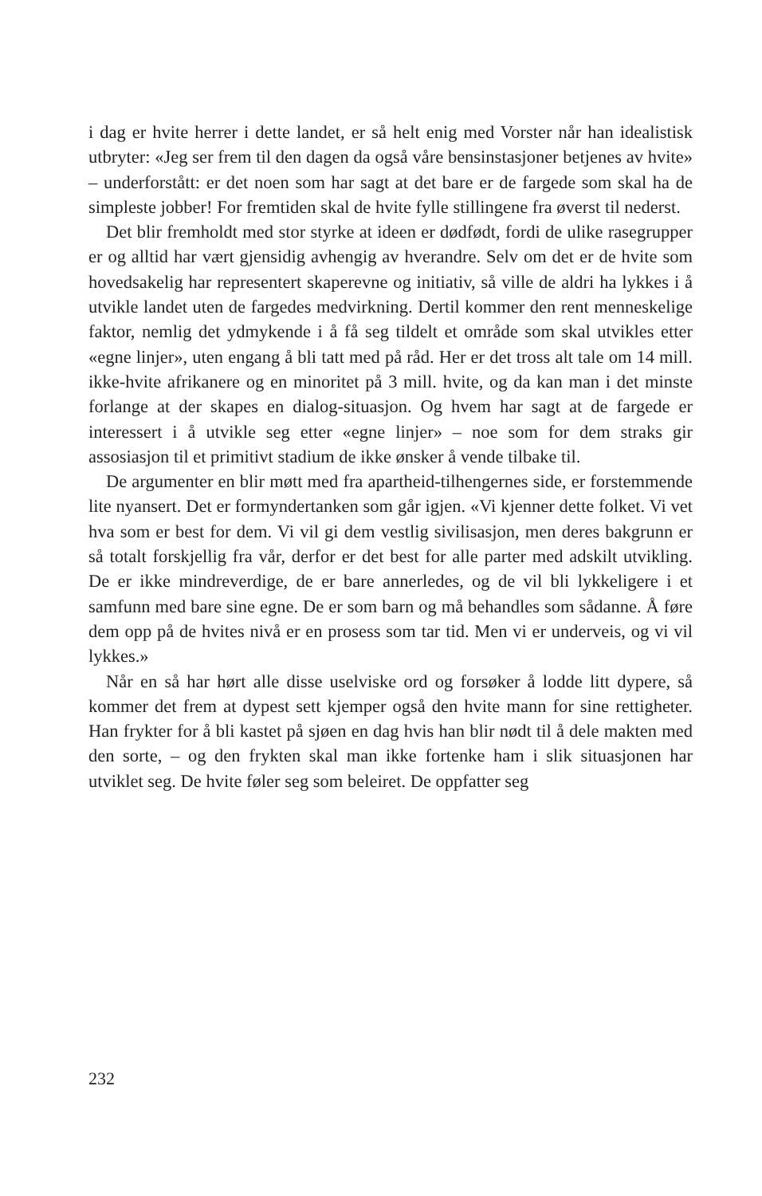i dag er hvite herrer i dette landet, er så helt enig med Vorster når han idealistisk utbryter: «Jeg ser frem til den dagen da også våre bensinstasjoner betjenes av hvite» – underforstått: er det noen som har sagt at det bare er de fargede som skal ha de simpleste jobber! For fremtiden skal de hvite fylle stillingene fra øverst til nederst.
Det blir fremholdt med stor styrke at ideen er dødfødt, fordi de ulike rasegrupper er og alltid har vært gjensidig avhengig av hverandre. Selv om det er de hvite som hovedsakelig har representert skaperevne og initiativ, så ville de aldri ha lykkes i å utvikle landet uten de fargedes medvirkning. Dertil kommer den rent menneskelige faktor, nemlig det ydmykende i å få seg tildelt et område som skal utvikles etter «egne linjer», uten engang å bli tatt med på råd. Her er det tross alt tale om 14 mill. ikke-hvite afrikanere og en minoritet på 3 mill. hvite, og da kan man i det minste forlange at der skapes en dialog-situasjon. Og hvem har sagt at de fargede er interessert i å utvikle seg etter «egne linjer» – noe som for dem straks gir assosiasjon til et primitivt stadium de ikke ønsker å vende tilbake til.
De argumenter en blir møtt med fra apartheid-tilhengernes side, er forstemmende lite nyansert. Det er formyndertanken som går igjen. «Vi kjenner dette folket. Vi vet hva som er best for dem. Vi vil gi dem vestlig sivilisasjon, men deres bakgrunn er så totalt forskjellig fra vår, derfor er det best for alle parter med adskilt utvikling. De er ikke mindreverdige, de er bare annerledes, og de vil bli lykkeligere i et samfunn med bare sine egne. De er som barn og må behandles som sådanne. Å føre dem opp på de hvites nivå er en prosess som tar tid. Men vi er underveis, og vi vil lykkes.»
Når en så har hørt alle disse uselviske ord og forsøker å lodde litt dypere, så kommer det frem at dypest sett kjemper også den hvite mann for sine rettigheter. Han frykter for å bli kastet på sjøen en dag hvis han blir nødt til å dele makten med den sorte, – og den frykten skal man ikke fortenke ham i slik situasjonen har utviklet seg. De hvite føler seg som beleiret. De oppfatter seg
232